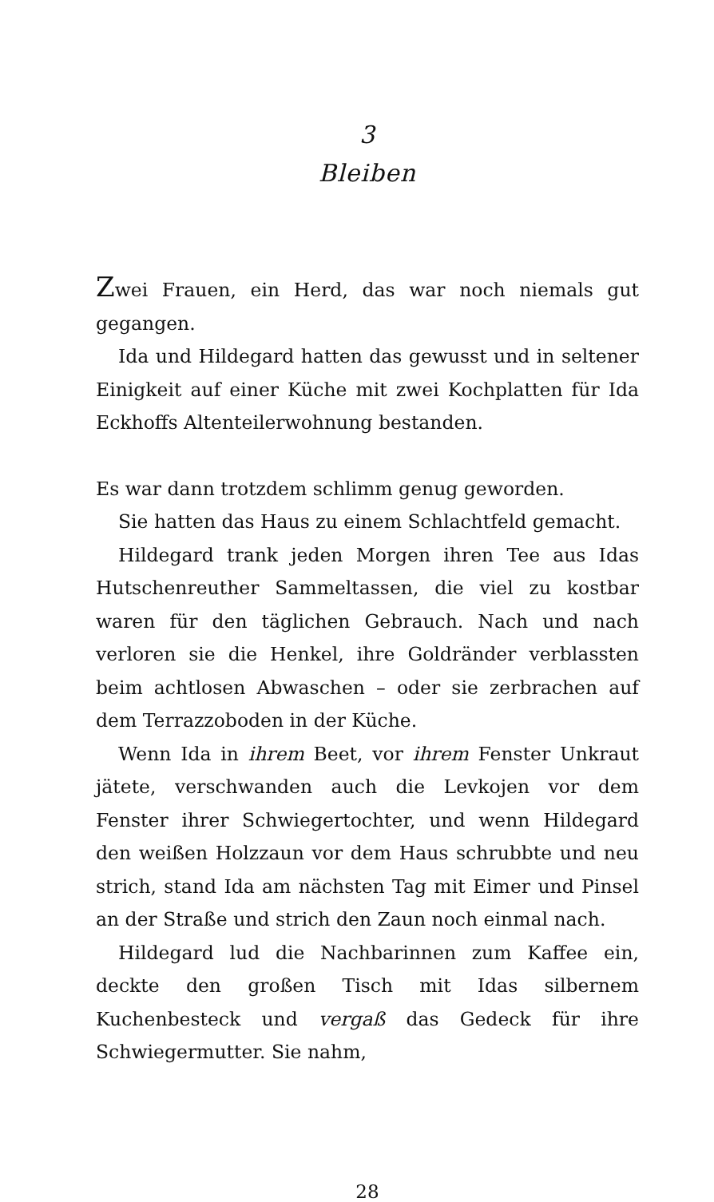3
Bleiben
Zwei Frauen, ein Herd, das war noch niemals gut gegangen.
Ida und Hildegard hatten das gewusst und in seltener Einigkeit auf einer Küche mit zwei Kochplatten für Ida Eckhoffs Altenteilerwohnung bestanden.
Es war dann trotzdem schlimm genug geworden.
Sie hatten das Haus zu einem Schlachtfeld gemacht.
Hildegard trank jeden Morgen ihren Tee aus Idas Hutschenreuther Sammeltassen, die viel zu kostbar waren für den täglichen Gebrauch. Nach und nach verloren sie die Henkel, ihre Goldränder verblassten beim achtlosen Abwaschen – oder sie zerbrachen auf dem Terrazzoboden in der Küche.
Wenn Ida in ihrem Beet, vor ihrem Fenster Unkraut jätete, verschwanden auch die Levkojen vor dem Fenster ihrer Schwiegertochter, und wenn Hildegard den weißen Holzzaun vor dem Haus schrubbte und neu strich, stand Ida am nächsten Tag mit Eimer und Pinsel an der Straße und strich den Zaun noch einmal nach.
Hildegard lud die Nachbarinnen zum Kaffee ein, deckte den großen Tisch mit Idas silbernem Kuchenbesteck und vergaß das Gedeck für ihre Schwiegermutter. Sie nahm,
28